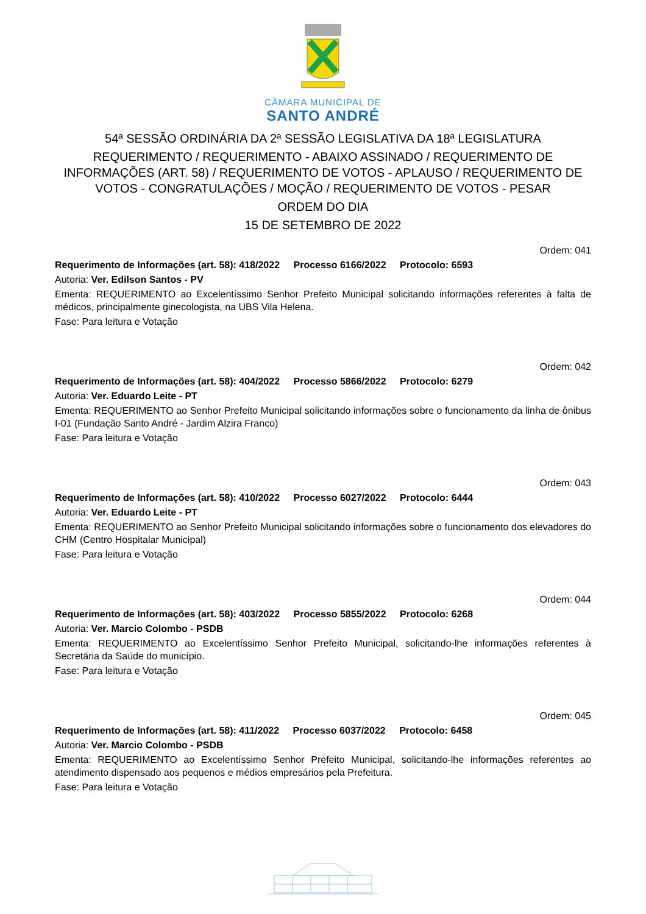CÂMARA MUNICIPAL DE
SANTO ANDRÉ
54ª SESSÃO ORDINÁRIA DA 2ª SESSÃO LEGISLATIVA DA 18ª LEGISLATURA
REQUERIMENTO / REQUERIMENTO - ABAIXO ASSINADO / REQUERIMENTO DE INFORMAÇÕES (ART. 58) / REQUERIMENTO DE VOTOS - APLAUSO / REQUERIMENTO DE VOTOS - CONGRATULAÇÕES / MOÇÃO / REQUERIMENTO DE VOTOS - PESAR
ORDEM DO DIA
15 DE SETEMBRO DE 2022
Ordem: 041
Requerimento de Informações (art. 58): 418/2022 Processo 6166/2022 Protocolo: 6593
Autoria: Ver. Edilson Santos - PV
Ementa: REQUERIMENTO ao Excelentíssimo Senhor Prefeito Municipal solicitando informações referentes à falta de médicos, principalmente ginecologista, na UBS Vila Helena.
Fase: Para leitura e Votação
Ordem: 042
Requerimento de Informações (art. 58): 404/2022 Processo 5866/2022 Protocolo: 6279
Autoria: Ver. Eduardo Leite - PT
Ementa: REQUERIMENTO ao Senhor Prefeito Municipal solicitando informações sobre o funcionamento da linha de ônibus I-01 (Fundação Santo André - Jardim Alzira Franco)
Fase: Para leitura e Votação
Ordem: 043
Requerimento de Informações (art. 58): 410/2022 Processo 6027/2022 Protocolo: 6444
Autoria: Ver. Eduardo Leite - PT
Ementa: REQUERIMENTO ao Senhor Prefeito Municipal solicitando informações sobre o funcionamento dos elevadores do CHM (Centro Hospitalar Municipal)
Fase: Para leitura e Votação
Ordem: 044
Requerimento de Informações (art. 58): 403/2022 Processo 5855/2022 Protocolo: 6268
Autoria: Ver. Marcio Colombo - PSDB
Ementa: REQUERIMENTO ao Excelentíssimo Senhor Prefeito Municipal, solicitando-lhe informações referentes à Secretária da Saúde do município.
Fase: Para leitura e Votação
Ordem: 045
Requerimento de Informações (art. 58): 411/2022 Processo 6037/2022 Protocolo: 6458
Autoria: Ver. Marcio Colombo - PSDB
Ementa: REQUERIMENTO ao Excelentíssimo Senhor Prefeito Municipal, solicitando-lhe informações referentes ao atendimento dispensado aos pequenos e médios empresários pela Prefeitura.
Fase: Para leitura e Votação